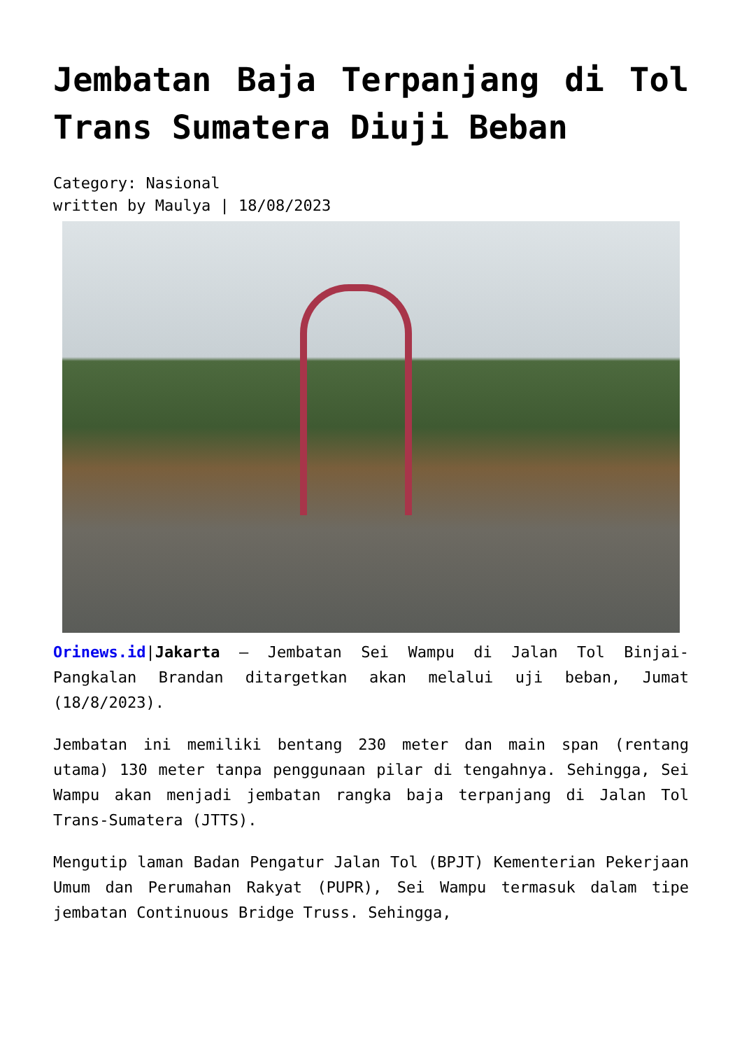Jembatan Baja Terpanjang di Tol Trans Sumatera Diuji Beban
Category: Nasional
written by Maulya | 18/08/2023
Orinews.id|Jakarta – Jembatan Sei Wampu di Jalan Tol Binjai-Pangkalan Brandan ditargetkan akan melalui uji beban, Jumat (18/8/2023).
Jembatan ini memiliki bentang 230 meter dan main span (rentang utama) 130 meter tanpa penggunaan pilar di tengahnya. Sehingga, Sei Wampu akan menjadi jembatan rangka baja terpanjang di Jalan Tol Trans-Sumatera (JTTS).
Mengutip laman Badan Pengatur Jalan Tol (BPJT) Kementerian Pekerjaan Umum dan Perumahan Rakyat (PUPR), Sei Wampu termasuk dalam tipe jembatan Continuous Bridge Truss. Sehingga,